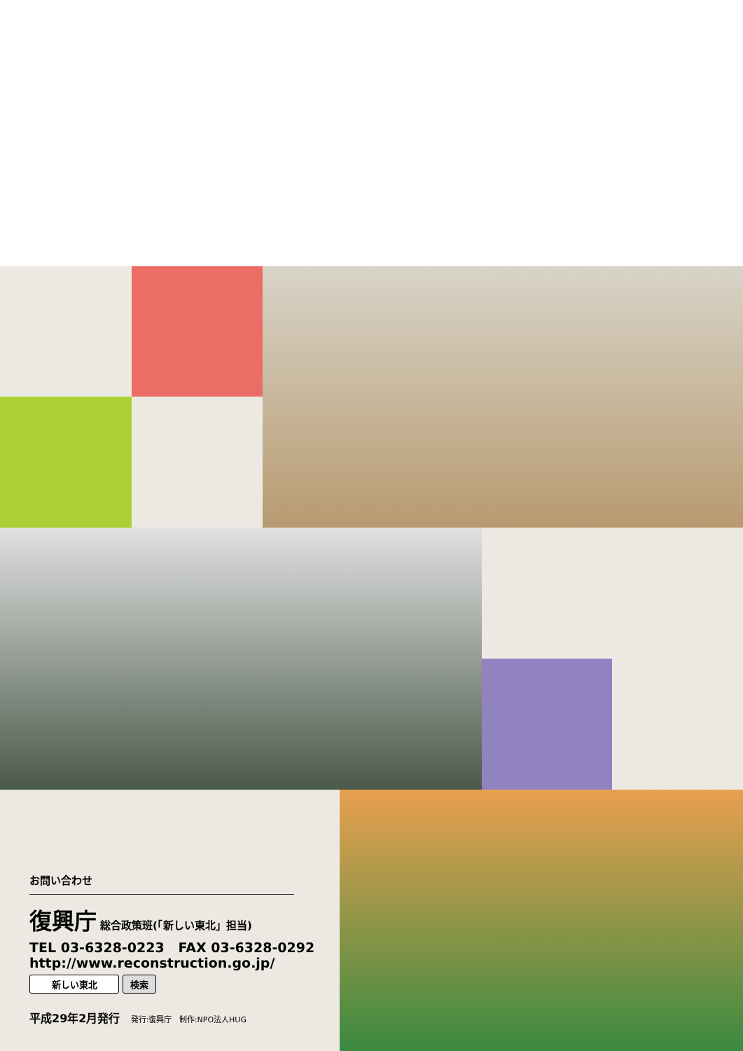お問い合わせ
復興庁 総合政策班(「新しい東北」担当)
TEL 03-6328-0223 FAX 03-6328-0292
http://www.reconstruction.go.jp/
新しい東北 検索
平成29年2月発行 発行:復興庁 制作:NPO法人HUG